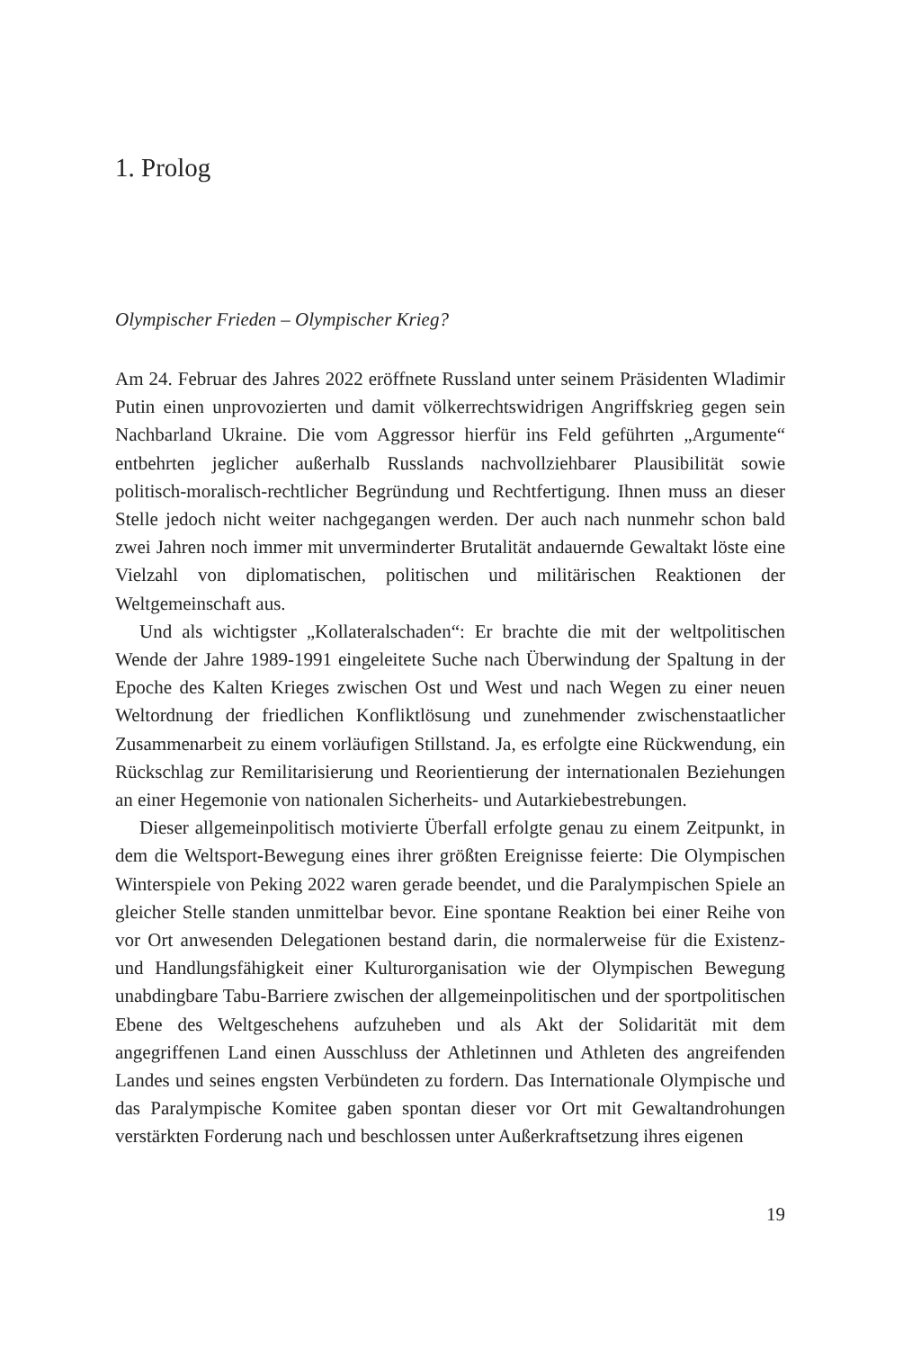1. Prolog
Olympischer Frieden – Olympischer Krieg?
Am 24. Februar des Jahres 2022 eröffnete Russland unter seinem Präsidenten Wladimir Putin einen unprovozierten und damit völkerrechtswidrigen Angriffskrieg gegen sein Nachbarland Ukraine. Die vom Aggressor hierfür ins Feld geführten „Argumente“ entbehrten jeglicher außerhalb Russlands nachvollziehbarer Plausibilität sowie politisch-moralisch-rechtlicher Begründung und Rechtfertigung. Ihnen muss an dieser Stelle jedoch nicht weiter nachgegangen werden. Der auch nach nunmehr schon bald zwei Jahren noch immer mit unverminderter Brutalität andauernde Gewaltakt löste eine Vielzahl von diplomatischen, politischen und militärischen Reaktionen der Weltgemeinschaft aus.
Und als wichtigster „Kollateralschaden“: Er brachte die mit der weltpolitischen Wende der Jahre 1989-1991 eingeleitete Suche nach Überwindung der Spaltung in der Epoche des Kalten Krieges zwischen Ost und West und nach Wegen zu einer neuen Weltordnung der friedlichen Konfliktlösung und zunehmender zwischenstaatlicher Zusammenarbeit zu einem vorläufigen Stillstand. Ja, es erfolgte eine Rückwendung, ein Rückschlag zur Remilitarisierung und Reorientierung der internationalen Beziehungen an einer Hegemonie von nationalen Sicherheits- und Autarkiebestrebungen.
Dieser allgemeinpolitisch motivierte Überfall erfolgte genau zu einem Zeitpunkt, in dem die Weltsport-Bewegung eines ihrer größten Ereignisse feierte: Die Olympischen Winterspiele von Peking 2022 waren gerade beendet, und die Paralympischen Spiele an gleicher Stelle standen unmittelbar bevor. Eine spontane Reaktion bei einer Reihe von vor Ort anwesenden Delegationen bestand darin, die normalerweise für die Existenz- und Handlungsfähigkeit einer Kulturorganisation wie der Olympischen Bewegung unabdingbare Tabu-Barriere zwischen der allgemeinpolitischen und der sportpolitischen Ebene des Weltgeschehens aufzuheben und als Akt der Solidarität mit dem angegriffenen Land einen Ausschluss der Athletinnen und Athleten des angreifenden Landes und seines engsten Verbündeten zu fordern. Das Internationale Olympische und das Paralympische Komitee gaben spontan dieser vor Ort mit Gewaltandrohungen verstärkten Forderung nach und beschlossen unter Außerkraftsetzung ihres eigenen
19